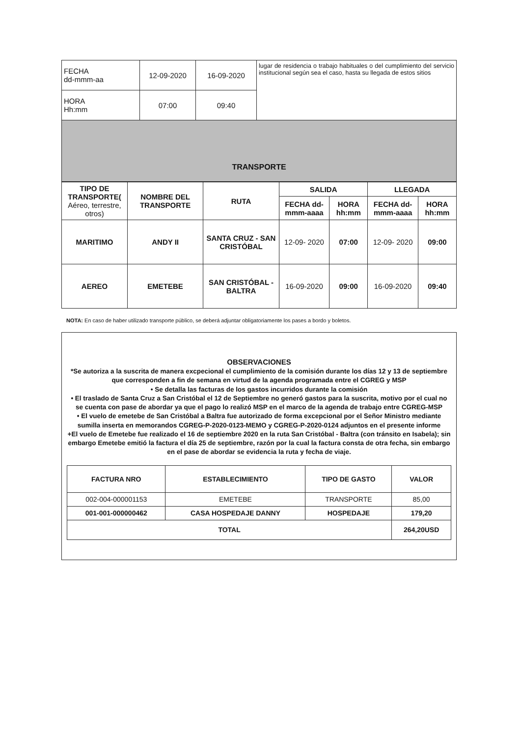| FECHA dd-mmm-aa | 12-09-2020 | 16-09-2020 | lugar de residencia o trabajo habituales o del cumplimiento del servicio institucional según sea el caso, hasta su llegada de estos sitios |
| HORA Hh:mm | 07:00 | 09:40 | |
| TRANSPORTE | | | |
| TIPO DE TRANSPORTE( Aéreo, terrestre, otros) | NOMBRE DEL TRANSPORTE | RUTA | SALIDA | | LLEGADA | |
| --- | --- | --- | --- | --- | --- | --- |
| | | | FECHA dd-mmm-aaaa | HORA hh:mm | FECHA dd-mmm-aaaa | HORA hh:mm |
| MARITIMO | ANDY II | SANTA CRUZ - SAN CRISTÓBAL | 12-09- 2020 | 07:00 | 12-09- 2020 | 09:00 |
| AEREO | EMETEBE | SAN CRISTÓBAL - BALTRA | 16-09-2020 | 09:00 | 16-09-2020 | 09:40 |
NOTA: En caso de haber utilizado transporte público, se deberá adjuntar obligatoriamente los pases a bordo y boletos.
OBSERVACIONES
*Se autoriza a la suscrita de manera excpecional el cumplimiento de la comisión durante los días 12 y 13 de septiembre que corresponden a fin de semana en virtud de la agenda programada entre el CGREG y MSP
• Se detalla las facturas de los gastos incurridos durante la comisión
• El traslado de Santa Cruz a San Cristóbal el 12 de Septiembre no generó gastos para la suscrita, motivo por el cual no se cuenta con pase de abordar ya que el pago lo realizó MSP en el marco de la agenda de trabajo entre CGREG-MSP
• El vuelo de emetebe de San Cristóbal a Baltra fue autorizado de forma excepcional por el Señor Ministro mediante sumilla inserta en memorandos CGREG-P-2020-0123-MEMO y CGREG-P-2020-0124 adjuntos en el presente informe
+El vuelo de Emetebe fue realizado el 16 de septiembre 2020 en la ruta San Cristóbal - Baltra (con tránsito en Isabela); sin embargo Emetebe emitió la factura el día 25 de septiembre, razón por la cual la factura consta de otra fecha, sin embargo en el pase de abordar se evidencia la ruta y fecha de viaje.
| FACTURA NRO | ESTABLECIMIENTO | TIPO DE GASTO | VALOR |
| --- | --- | --- | --- |
| 002-004-000001153 | EMETEBE | TRANSPORTE | 85,00 |
| 001-001-000000462 | CASA HOSPEDAJE DANNY | HOSPEDAJE | 179,20 |
| TOTAL | | | 264,20USD |